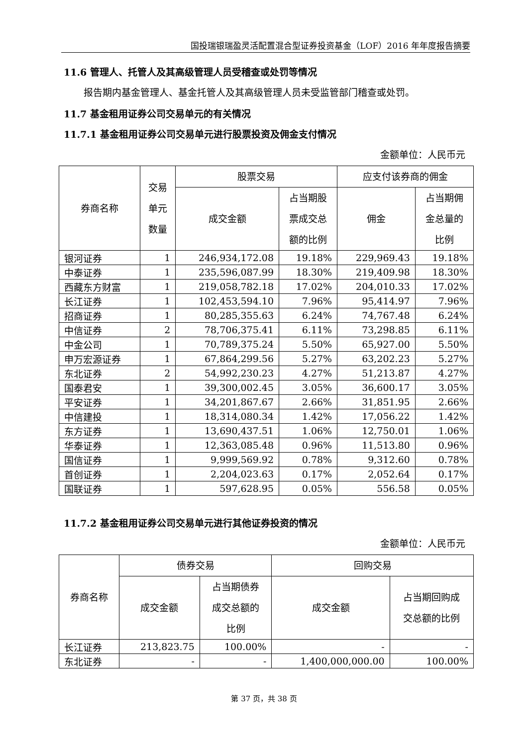国投瑞银瑞盈灵活配置混合型证券投资基金（LOF）2016 年年度报告摘要
11.6 管理人、托管人及其高级管理人员受稽查或处罚等情况
报告期内基金管理人、基金托管人及其高级管理人员未受监管部门稽查或处罚。
11.7 基金租用证券公司交易单元的有关情况
11.7.1 基金租用证券公司交易单元进行股票投资及佣金支付情况
金额单位：人民币元
| 券商名称 | 交易 单元 数量 | 股票交易 | | 应支付该券商的佣金 | |
| --- | --- | --- | --- | --- | --- |
| | | 成交金额 | 占当期股 票成交总 额的比例 | 佣金 | 占当期佣 金总量的 比例 |
| 银河证券 | 1 | 246,934,172.08 | 19.18% | 229,969.43 | 19.18% |
| 中泰证券 | 1 | 235,596,087.99 | 18.30% | 219,409.98 | 18.30% |
| 西藏东方财富 | 1 | 219,058,782.18 | 17.02% | 204,010.33 | 17.02% |
| 长江证券 | 1 | 102,453,594.10 | 7.96% | 95,414.97 | 7.96% |
| 招商证券 | 1 | 80,285,355.63 | 6.24% | 74,767.48 | 6.24% |
| 中信证券 | 2 | 78,706,375.41 | 6.11% | 73,298.85 | 6.11% |
| 中金公司 | 1 | 70,789,375.24 | 5.50% | 65,927.00 | 5.50% |
| 申万宏源证券 | 1 | 67,864,299.56 | 5.27% | 63,202.23 | 5.27% |
| 东北证券 | 2 | 54,992,230.23 | 4.27% | 51,213.87 | 4.27% |
| 国泰君安 | 1 | 39,300,002.45 | 3.05% | 36,600.17 | 3.05% |
| 平安证券 | 1 | 34,201,867.67 | 2.66% | 31,851.95 | 2.66% |
| 中信建投 | 1 | 18,314,080.34 | 1.42% | 17,056.22 | 1.42% |
| 东方证券 | 1 | 13,690,437.51 | 1.06% | 12,750.01 | 1.06% |
| 华泰证券 | 1 | 12,363,085.48 | 0.96% | 11,513.80 | 0.96% |
| 国信证券 | 1 | 9,999,569.92 | 0.78% | 9,312.60 | 0.78% |
| 首创证券 | 1 | 2,204,023.63 | 0.17% | 2,052.64 | 0.17% |
| 国联证券 | 1 | 597,628.95 | 0.05% | 556.58 | 0.05% |
11.7.2 基金租用证券公司交易单元进行其他证券投资的情况
金额单位：人民币元
| 券商名称 | 债券交易 | | 回购交易 | |
| --- | --- | --- | --- | --- |
| | 成交金额 | 占当期债券 成交总额的 比例 | 成交金额 | 占当期回购成 交总额的比例 |
| 长江证券 | 213,823.75 | 100.00% | - | - |
| 东北证券 | - | - | 1,400,000,000.00 | 100.00% |
第 37 页，共 38 页